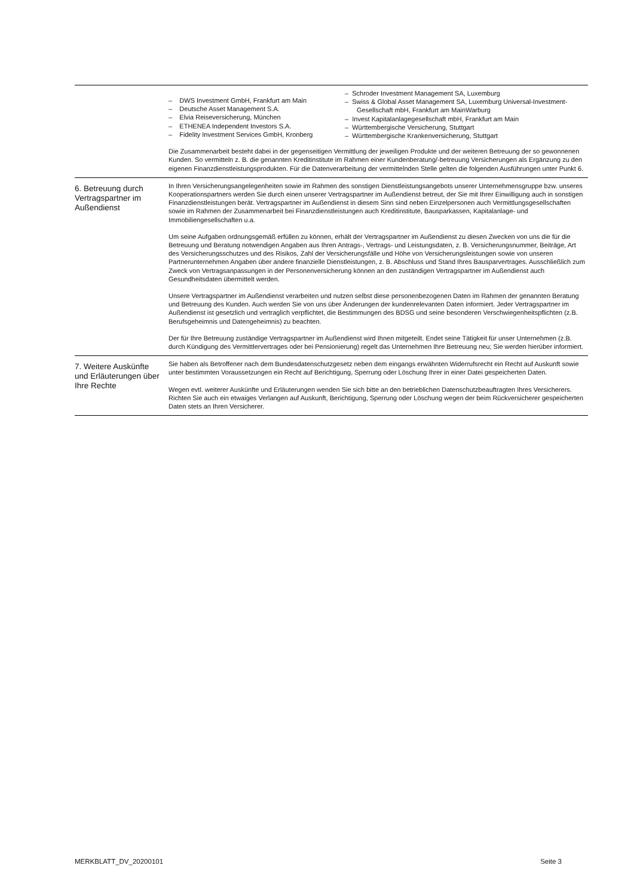– DWS Investment GmbH, Frankfurt am Main
– Deutsche Asset Management S.A.
– Elvia Reiseversicherung, München
– ETHENEA Independent Investors S.A.
– Fidelity Investment Services GmbH, Kronberg
– Schroder Investment Management SA, Luxemburg
– Swiss & Global Asset Management SA, Luxemburg Universal-Investment-Gesellschaft mbH, Frankfurt am MainWarburg
– Invest Kapitalanlagegesellschaft mbH, Frankfurt am Main
– Württembergische Versicherung, Stuttgart
– Württembergische Krankenversicherung, Stuttgart
Die Zusammenarbeit besteht dabei in der gegenseitigen Vermittlung der jeweiligen Produkte und der weiteren Betreuung der so gewonnenen Kunden. So vermitteln z. B. die genannten Kreditinstitute im Rahmen einer Kundenberatung/-betreuung Versicherungen als Ergänzung zu den eigenen Finanzdienstleistungsprodukten. Für die Datenverarbeitung der vermittelnden Stelle gelten die folgenden Ausführungen unter Punkt 6.
6. Betreuung durch Vertragspartner im Außendienst
In Ihren Versicherungsangelegenheiten sowie im Rahmen des sonstigen Dienstleistungsangebots unserer Unternehmensgruppe bzw. unseres Kooperationspartners werden Sie durch einen unserer Vertragspartner im Außendienst betreut, der Sie mit Ihrer Einwilligung auch in sonstigen Finanzdienstleistungen berät. Vertragspartner im Außendienst in diesem Sinn sind neben Einzelpersonen auch Vermittlungsgesellschaften sowie im Rahmen der Zusammenarbeit bei Finanzdienstleistungen auch Kreditinstitute, Bausparkassen, Kapitalanlage- und Immobiliengesellschaften u.a.
Um seine Aufgaben ordnungsgemäß erfüllen zu können, erhält der Vertragspartner im Außendienst zu diesen Zwecken von uns die für die Betreuung und Beratung notwendigen Angaben aus Ihren Antrags-, Vertrags- und Leistungsdaten, z. B. Versicherungsnummer, Beiträge, Art des Versicherungsschutzes und des Risikos, Zahl der Versicherungsfälle und Höhe von Versicherungsleistungen sowie von unseren Partnerunternehmen Angaben über andere finanzielle Dienstleistungen, z. B. Abschluss und Stand Ihres Bausparvertrages. Ausschließlich zum Zweck von Vertragsanpassungen in der Personenversicherung können an den zuständigen Vertragspartner im Außendienst auch Gesundheitsdaten übermittelt werden.
Unsere Vertragspartner im Außendienst verarbeiten und nutzen selbst diese personenbezogenen Daten im Rahmen der genannten Beratung und Betreuung des Kunden. Auch werden Sie von uns über Änderungen der kundenrelevanten Daten informiert. Jeder Vertragspartner im Außendienst ist gesetzlich und vertraglich verpflichtet, die Bestimmungen des BDSG und seine besonderen Verschwiegenheitspflichten (z.B. Berufsgeheimnis und Datengeheimnis) zu beachten.
Der für Ihre Betreuung zuständige Vertragspartner im Außendienst wird Ihnen mitgeteilt. Endet seine Tätigkeit für unser Unternehmen (z.B. durch Kündigung des Vermittlervertrages oder bei Pensionierung) regelt das Unternehmen Ihre Betreuung neu; Sie werden hierüber informiert.
7. Weitere Auskünfte
und Erläuterungen über Ihre Rechte
Sie haben als Betroffener nach dem Bundesdatenschutzgesetz neben dem eingangs erwähnten Widerrufsrecht ein Recht auf Auskunft sowie unter bestimmten Voraussetzungen ein Recht auf Berichtigung, Sperrung oder Löschung Ihrer in einer Datei gespeicherten Daten.
Wegen evtl. weiterer Auskünfte und Erläuterungen wenden Sie sich bitte an den betrieblichen Datenschutzbeauftragten Ihres Versicherers. Richten Sie auch ein etwaiges Verlangen auf Auskunft, Berichtigung, Sperrung oder Löschung wegen der beim Rückversicherer gespeicherten Daten stets an Ihren Versicherer.
MERKBLATT_DV_20200101 Seite 3